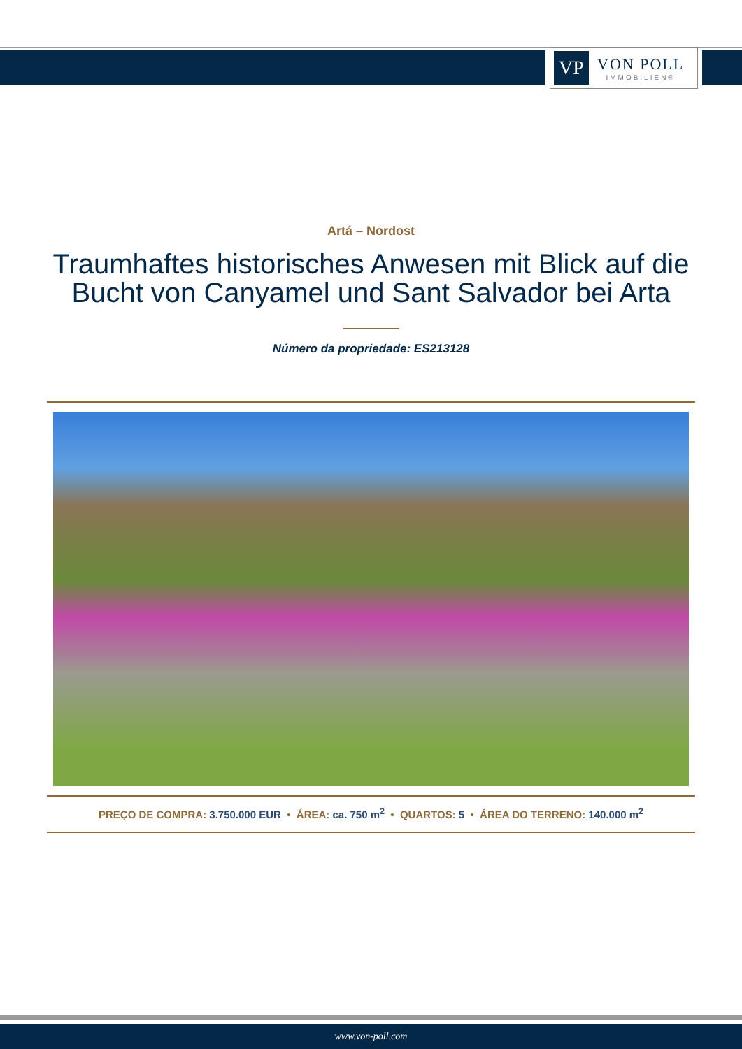VP
VON POLL
IMMOBILIEN®
Artá – Nordost
Traumhaftes historisches Anwesen mit Blick auf die Bucht von Canyamel und Sant Salvador bei Arta
Número da propriedade: ES213128
PREÇO DE COMPRA: 3.750.000 EUR • ÁREA: ca. 750 m<sup>2</sup> • QUARTOS: 5 • ÁREA DO TERRENO: 140.000 m<sup>2</sup>
www.von-poll.com